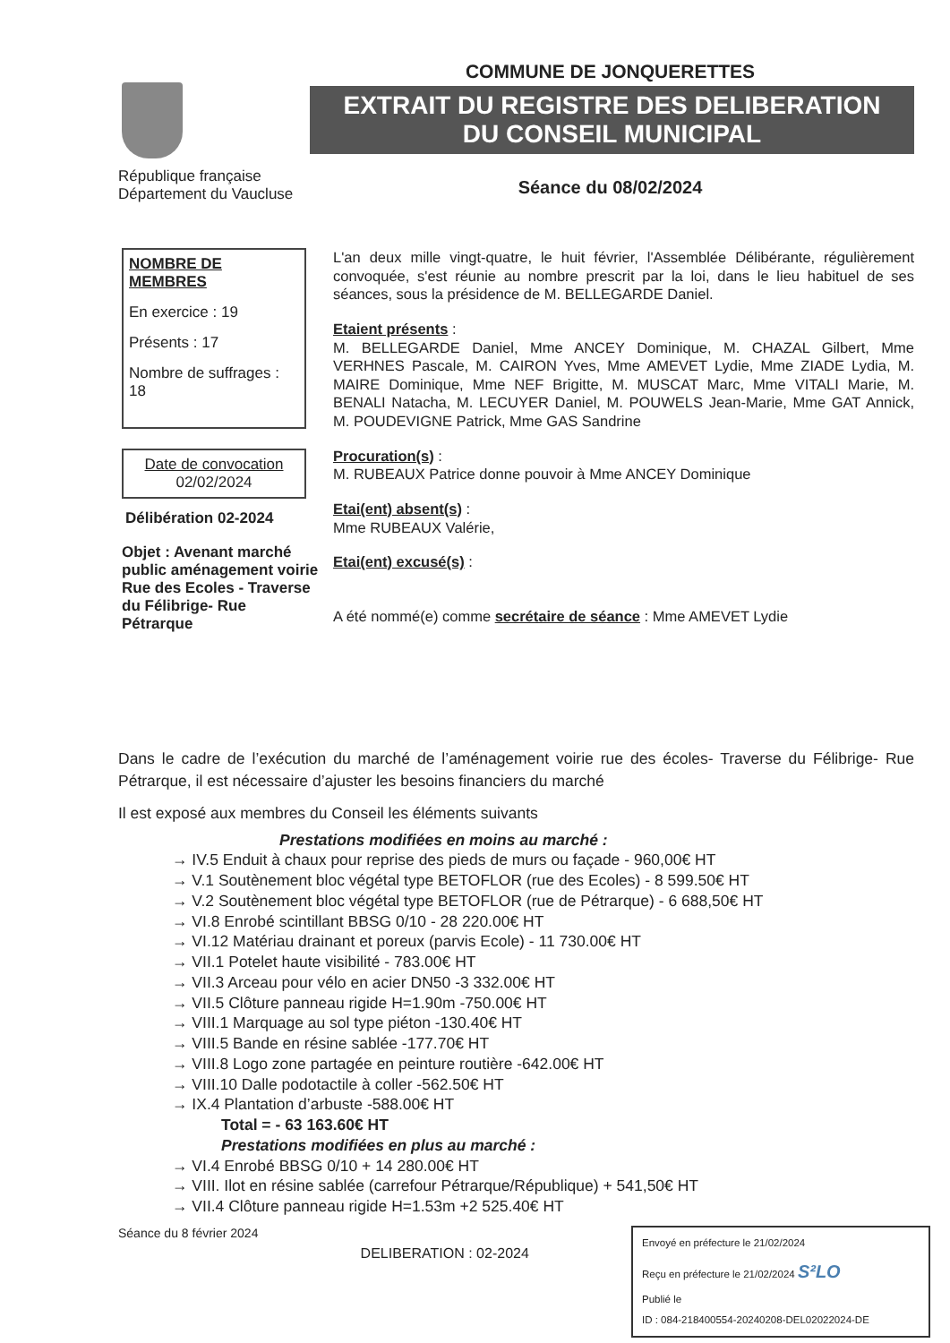République française
Département du Vaucluse
COMMUNE DE JONQUERETTES
EXTRAIT DU REGISTRE DES DELIBERATION
DU CONSEIL MUNICIPAL
Séance du 08/02/2024
NOMBRE DE MEMBRES
En exercice : 19
Présents : 17
Nombre de suffrages : 18
Date de convocation
02/02/2024
Délibération 02-2024
Objet : Avenant marché public aménagement voirie Rue des Ecoles - Traverse du Félibrige- Rue Pétrarque
L'an deux mille vingt-quatre, le huit février, l'Assemblée Délibérante, régulièrement convoquée, s'est réunie au nombre prescrit par la loi, dans le lieu habituel de ses séances, sous la présidence de M. BELLEGARDE Daniel.
Etaient présents :
M. BELLEGARDE Daniel, Mme ANCEY Dominique, M. CHAZAL Gilbert, Mme VERHNES Pascale, M. CAIRON Yves, Mme AMEVET Lydie, Mme ZIADE Lydia, M. MAIRE Dominique, Mme NEF Brigitte, M. MUSCAT Marc, Mme VITALI Marie, M. BENALI Natacha, M. LECUYER Daniel, M. POUWELS Jean-Marie, Mme GAT Annick, M. POUDEVIGNE Patrick, Mme GAS Sandrine
Procuration(s) :
M. RUBEAUX Patrice donne pouvoir à Mme ANCEY Dominique
Etai(ent) absent(s) :
Mme RUBEAUX Valérie,
Etai(ent) excusé(s) :
A été nommé(e) comme secrétaire de séance : Mme AMEVET Lydie
Dans le cadre de l’exécution du marché de l’aménagement voirie rue des écoles- Traverse du Félibrige- Rue Pétrarque, il est nécessaire d’ajuster les besoins financiers du marché
Il est exposé aux membres du Conseil les éléments suivants
Prestations modifiées en moins au marché :
→ IV.5 Enduit à chaux pour reprise des pieds de murs ou façade - 960,00€ HT
→ V.1 Soutènement bloc végétal type BETOFLOR (rue des Ecoles) - 8 599.50€ HT
→ V.2 Soutènement bloc végétal type BETOFLOR (rue de Pétrarque) - 6 688,50€ HT
→ VI.8 Enrobé scintillant BBSG 0/10 - 28 220.00€ HT
→ VI.12 Matériau drainant et poreux (parvis Ecole) - 11 730.00€ HT
→ VII.1 Potelet haute visibilité - 783.00€ HT
→ VII.3 Arceau pour vélo en acier DN50 -3 332.00€ HT
→ VII.5 Clôture panneau rigide H=1.90m -750.00€ HT
→ VIII.1 Marquage au sol type piéton -130.40€ HT
→ VIII.5 Bande en résine sablée -177.70€ HT
→ VIII.8 Logo zone partagée en peinture routière -642.00€ HT
→ VIII.10 Dalle podotactile à coller -562.50€ HT
→ IX.4 Plantation d’arbuste -588.00€ HT
Total = - 63 163.60€ HT
Prestations modifiées en plus au marché :
→ VI.4 Enrobé BBSG 0/10 + 14 280.00€ HT
→ VIII. Ilot en résine sablée (carrefour Pétrarque/République) + 541,50€ HT
→ VII.4 Clôture panneau rigide H=1.53m +2 525.40€ HT
Séance du 8 février 2024
DELIBERATION : 02-2024
Envoyé en préfecture le 21/02/2024
Reçu en préfecture le 21/02/2024 S²LO
Publié le
ID : 084-218400554-20240208-DEL02022024-DE